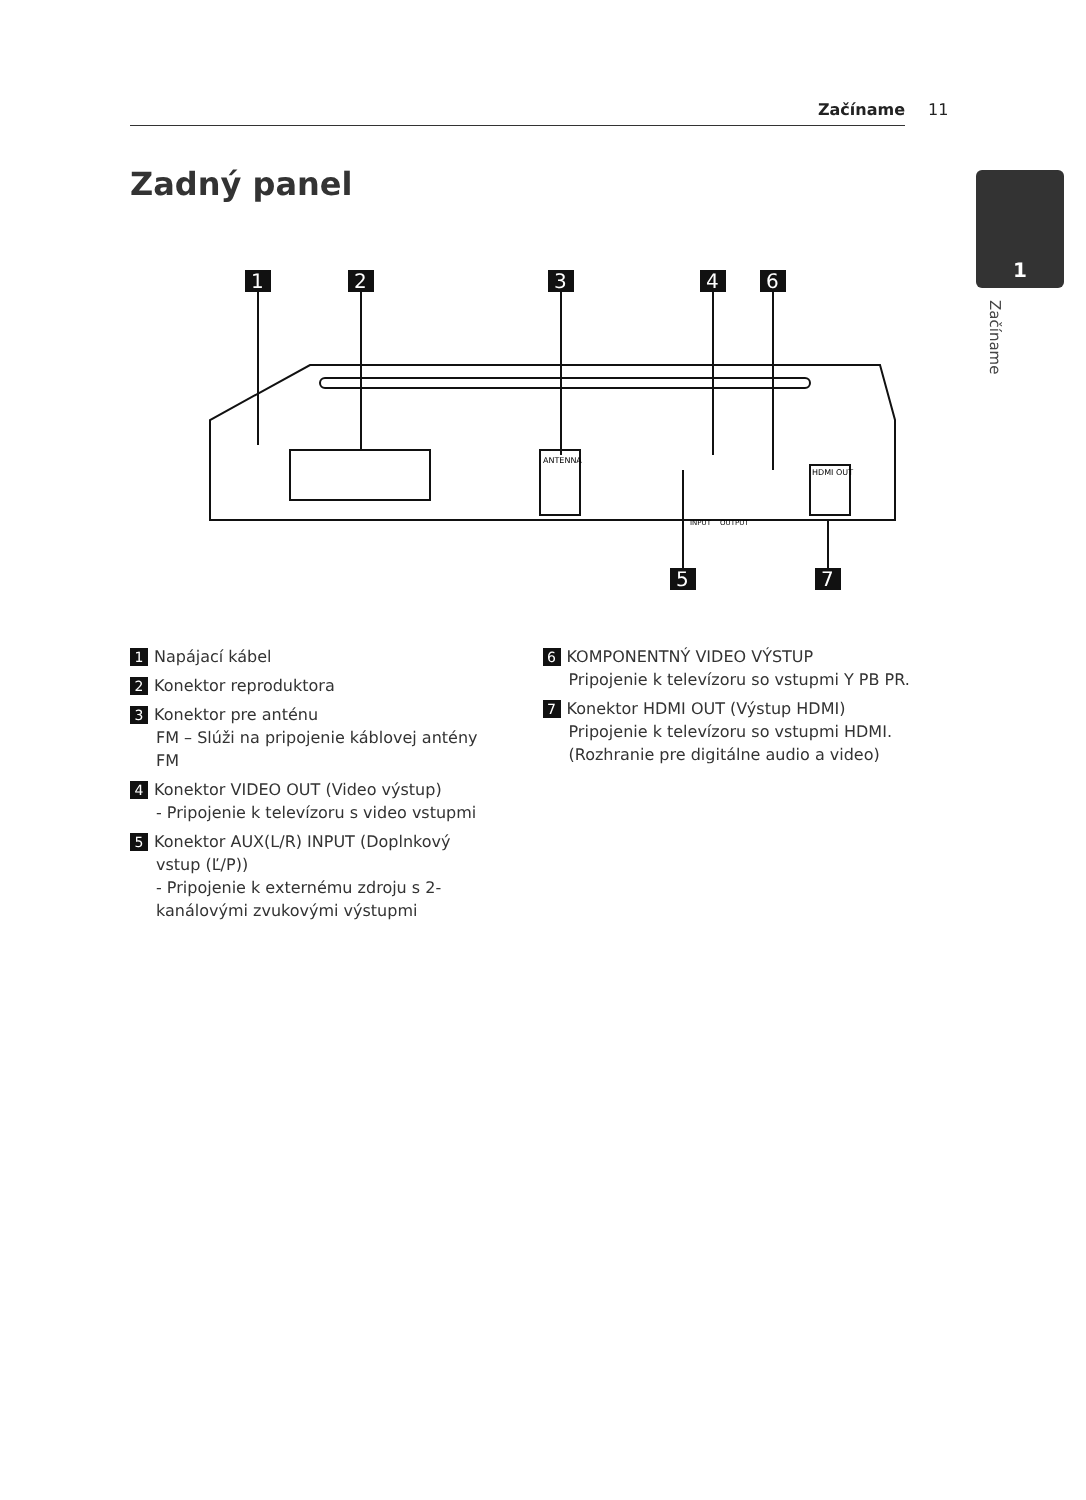Začíname 11
Zadný panel 1
Začíname
1
2
3
4
6
5
7
ANTENNA
HDMI OUT
INPUT
OUTPUT
1 Napájací kábel
2 Konektor reproduktora
3 Konektor pre anténu
FM – Slúži na pripojenie káblovej antény FM
4 Konektor VIDEO OUT (Video výstup)
- Pripojenie k televízoru s video vstupmi
5 Konektor AUX(L/R) INPUT (Doplnkový vstup (Ľ/P))
- Pripojenie k externému zdroju s 2-kanálovými zvukovými výstupmi
6 KOMPONENTNÝ VIDEO VÝSTUP
Pripojenie k televízoru so vstupmi Y PB PR.
7 Konektor HDMI OUT (Výstup HDMI)
Pripojenie k televízoru so vstupmi HDMI.
(Rozhranie pre digitálne audio a video)